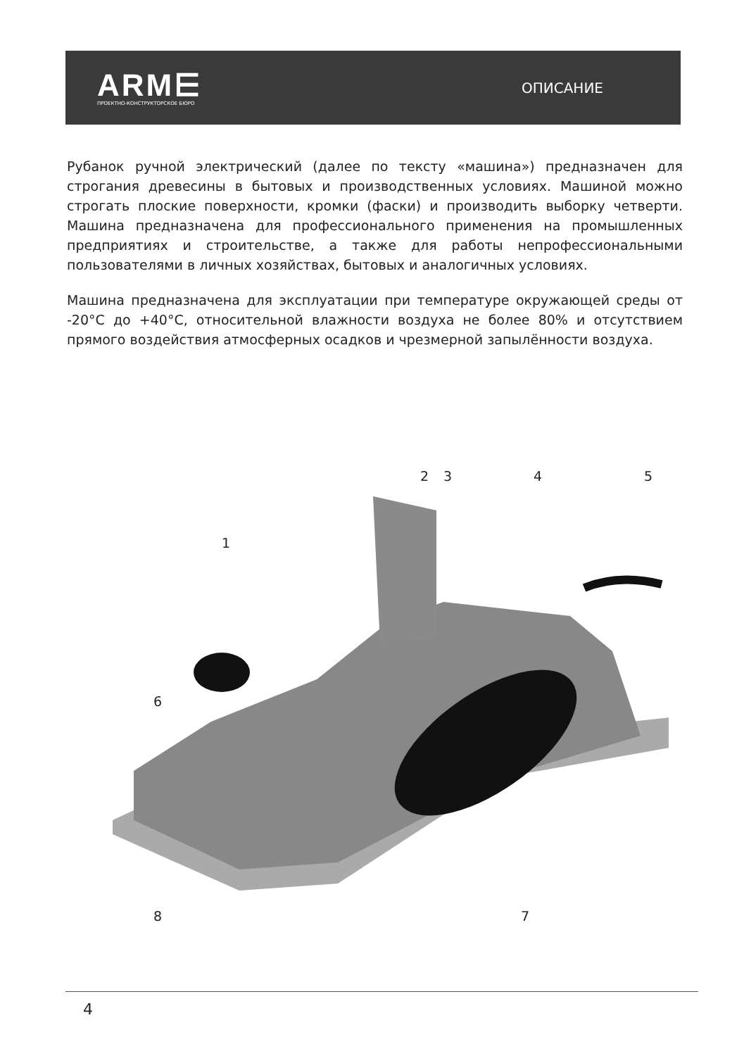ARM⋿
ПРОЕКТНО-КОНСТРУКТОРСКОЕ БЮРО
ОПИСАНИЕ
Рубанок ручной электрический (далее по тексту «машина») предназначен для строгания древесины в бытовых и производственных условиях. Машиной можно строгать плоские поверхности, кромки (фаски) и производить выборку четверти. Машина предназначена для профессионального применения на промышленных предприятиях и строительстве, а также для работы непрофессиональными пользователями в личных хозяйствах, бытовых и аналогичных условиях.
Машина предназначена для эксплуатации при температуре окружающей среды от -20°С до +40°С, относительной влажности воздуха не более 80% и отсутствием прямого воздействия атмосферных осадков и чрезмерной запылённости воздуха.
1
2 3 4 5
6
7
8
4